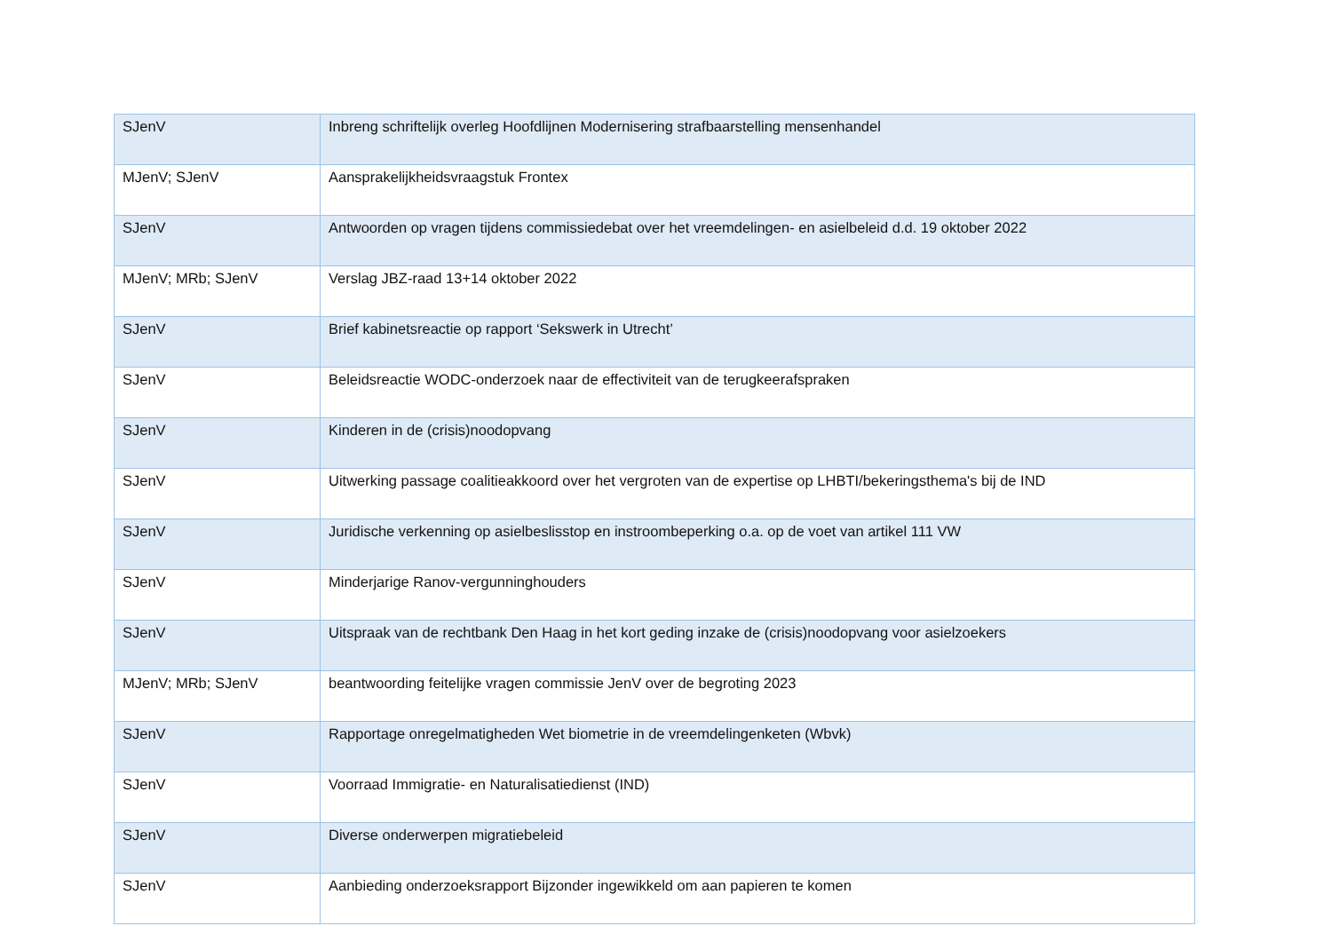| SJenV | Inbreng schriftelijk overleg Hoofdlijnen Modernisering strafbaarstelling mensenhandel |
| MJenV; SJenV | Aansprakelijkheidsvraagstuk Frontex |
| SJenV | Antwoorden op vragen tijdens commissiedebat over het vreemdelingen- en asielbeleid d.d. 19 oktober 2022 |
| MJenV; MRb; SJenV | Verslag JBZ-raad 13+14 oktober 2022 |
| SJenV | Brief kabinetsreactie op rapport ‘Sekswerk in Utrecht’ |
| SJenV | Beleidsreactie WODC-onderzoek naar de effectiviteit van de terugkeerafspraken |
| SJenV | Kinderen in de (crisis)noodopvang |
| SJenV | Uitwerking passage coalitieakkoord over het vergroten van de expertise op LHBTI/bekeringsthema's bij de IND |
| SJenV | Juridische verkenning op asielbeslisstop en instroombeperking o.a. op de voet van artikel 111 VW |
| SJenV | Minderjarige Ranov-vergunninghouders |
| SJenV | Uitspraak van de rechtbank Den Haag in het kort geding inzake de (crisis)noodopvang voor asielzoekers |
| MJenV; MRb; SJenV | beantwoording feitelijke vragen commissie JenV over de begroting 2023 |
| SJenV | Rapportage onregelmatigheden Wet biometrie in de vreemdelingenketen (Wbvk) |
| SJenV | Voorraad Immigratie- en Naturalisatiedienst (IND) |
| SJenV | Diverse onderwerpen migratiebeleid |
| SJenV | Aanbieding onderzoeksrapport Bijzonder ingewikkeld om aan papieren te komen |